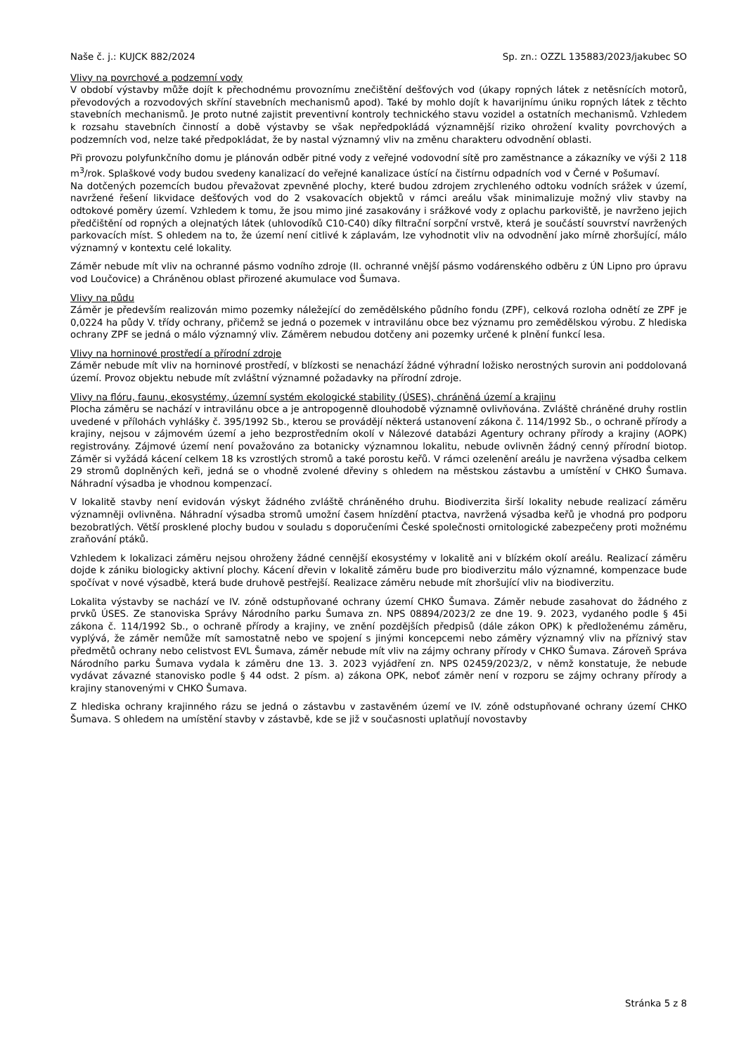Naše č. j.: KUJCK 882/2024 Sp. zn.: OZZL 135883/2023/jakubec SO
Vlivy na povrchové a podzemní vody
V období výstavby může dojít k přechodnému provoznímu znečištění dešťových vod (úkapy ropných látek z netěsnících motorů, převodových a rozvodových skříní stavebních mechanismů apod). Také by mohlo dojít k havarijnímu úniku ropných látek z těchto stavebních mechanismů. Je proto nutné zajistit preventivní kontroly technického stavu vozidel a ostatních mechanismů. Vzhledem k rozsahu stavebních činností a době výstavby se však nepředpokládá významnější riziko ohrožení kvality povrchových a podzemních vod, nelze také předpokládat, že by nastal významný vliv na změnu charakteru odvodnění oblasti.
Při provozu polyfunkčního domu je plánován odběr pitné vody z veřejné vodovodní sítě pro zaměstnance a zákazníky ve výši 2 118 m<sup>3</sup>/rok. Splaškové vody budou svedeny kanalizací do veřejné kanalizace ústící na čistírnu odpadních vod v Černé v Pošumaví.
Na dotčených pozemcích budou převažovat zpevněné plochy, které budou zdrojem zrychleného odtoku vodních srážek v území, navržené řešení likvidace dešťových vod do 2 vsakovacích objektů v rámci areálu však minimalizuje možný vliv stavby na odtokové poměry území. Vzhledem k tomu, že jsou mimo jiné zasakovány i srážkové vody z oplachu parkoviště, je navrženo jejich předčištění od ropných a olejnatých látek (uhlovodíků C10-C40) díky filtrační sorpční vrstvě, která je součástí souvrství navržených parkovacích míst. S ohledem na to, že území není citlivé k záplavám, lze vyhodnotit vliv na odvodnění jako mírně zhoršující, málo významný v kontextu celé lokality.
Záměr nebude mít vliv na ochranné pásmo vodního zdroje (II. ochranné vnější pásmo vodárenského odběru z ÚN Lipno pro úpravu vod Loučovice) a Chráněnou oblast přirozené akumulace vod Šumava.
Vlivy na půdu
Záměr je především realizován mimo pozemky náležející do zemědělského půdního fondu (ZPF), celková rozloha odnětí ze ZPF je 0,0224 ha půdy V. třídy ochrany, přičemž se jedná o pozemek v intravilánu obce bez významu pro zemědělskou výrobu. Z hlediska ochrany ZPF se jedná o málo významný vliv. Záměrem nebudou dotčeny ani pozemky určené k plnění funkcí lesa.
Vlivy na horninové prostředí a přírodní zdroje
Záměr nebude mít vliv na horninové prostředí, v blízkosti se nenachází žádné výhradní ložisko nerostných surovin ani poddolovaná území. Provoz objektu nebude mít zvláštní významné požadavky na přírodní zdroje.
Vlivy na flóru, faunu, ekosystémy, územní systém ekologické stability (ÚSES), chráněná území a krajinu
Plocha záměru se nachází v intravilánu obce a je antropogenně dlouhodobě významně ovlivňována. Zvláště chráněné druhy rostlin uvedené v přílohách vyhlášky č. 395/1992 Sb., kterou se provádějí některá ustanovení zákona č. 114/1992 Sb., o ochraně přírody a krajiny, nejsou v zájmovém území a jeho bezprostředním okolí v Nálezové databázi Agentury ochrany přírody a krajiny (AOPK) registrovány. Zájmové území není považováno za botanicky významnou lokalitu, nebude ovlivněn žádný cenný přírodní biotop. Záměr si vyžádá kácení celkem 18 ks vzrostlých stromů a také porostu keřů. V rámci ozelenění areálu je navržena výsadba celkem 29 stromů doplněných keři, jedná se o vhodně zvolené dřeviny s ohledem na městskou zástavbu a umístění v CHKO Šumava. Náhradní výsadba je vhodnou kompenzací.
V lokalitě stavby není evidován výskyt žádného zvláště chráněného druhu. Biodiverzita širší lokality nebude realizací záměru významněji ovlivněna. Náhradní výsadba stromů umožní časem hnízdění ptactva, navržená výsadba keřů je vhodná pro podporu bezobratlých. Větší prosklené plochy budou v souladu s doporučeními České společnosti ornitologické zabezpečeny proti možnému zraňování ptáků.
Vzhledem k lokalizaci záměru nejsou ohroženy žádné cennější ekosystémy v lokalitě ani v blízkém okolí areálu. Realizací záměru dojde k zániku biologicky aktivní plochy. Kácení dřevin v lokalitě záměru bude pro biodiverzitu málo významné, kompenzace bude spočívat v nové výsadbě, která bude druhově pestřejší. Realizace záměru nebude mít zhoršující vliv na biodiverzitu.
Lokalita výstavby se nachází ve IV. zóně odstupňované ochrany území CHKO Šumava. Záměr nebude zasahovat do žádného z prvků ÚSES. Ze stanoviska Správy Národního parku Šumava zn. NPS 08894/2023/2 ze dne 19. 9. 2023, vydaného podle § 45i zákona č. 114/1992 Sb., o ochraně přírody a krajiny, ve znění pozdějších předpisů (dále zákon OPK) k předloženému záměru, vyplývá, že záměr nemůže mít samostatně nebo ve spojení s jinými koncepcemi nebo záměry významný vliv na příznivý stav předmětů ochrany nebo celistvost EVL Šumava, záměr nebude mít vliv na zájmy ochrany přírody v CHKO Šumava. Zároveň Správa Národního parku Šumava vydala k záměru dne 13. 3. 2023 vyjádření zn. NPS 02459/2023/2, v němž konstatuje, že nebude vydávat závazné stanovisko podle § 44 odst. 2 písm. a) zákona OPK, neboť záměr není v rozporu se zájmy ochrany přírody a krajiny stanovenými v CHKO Šumava.
Z hlediska ochrany krajinného rázu se jedná o zástavbu v zastavěném území ve IV. zóně odstupňované ochrany území CHKO Šumava. S ohledem na umístění stavby v zástavbě, kde se již v současnosti uplatňují novostavby
Stránka 5 z 8